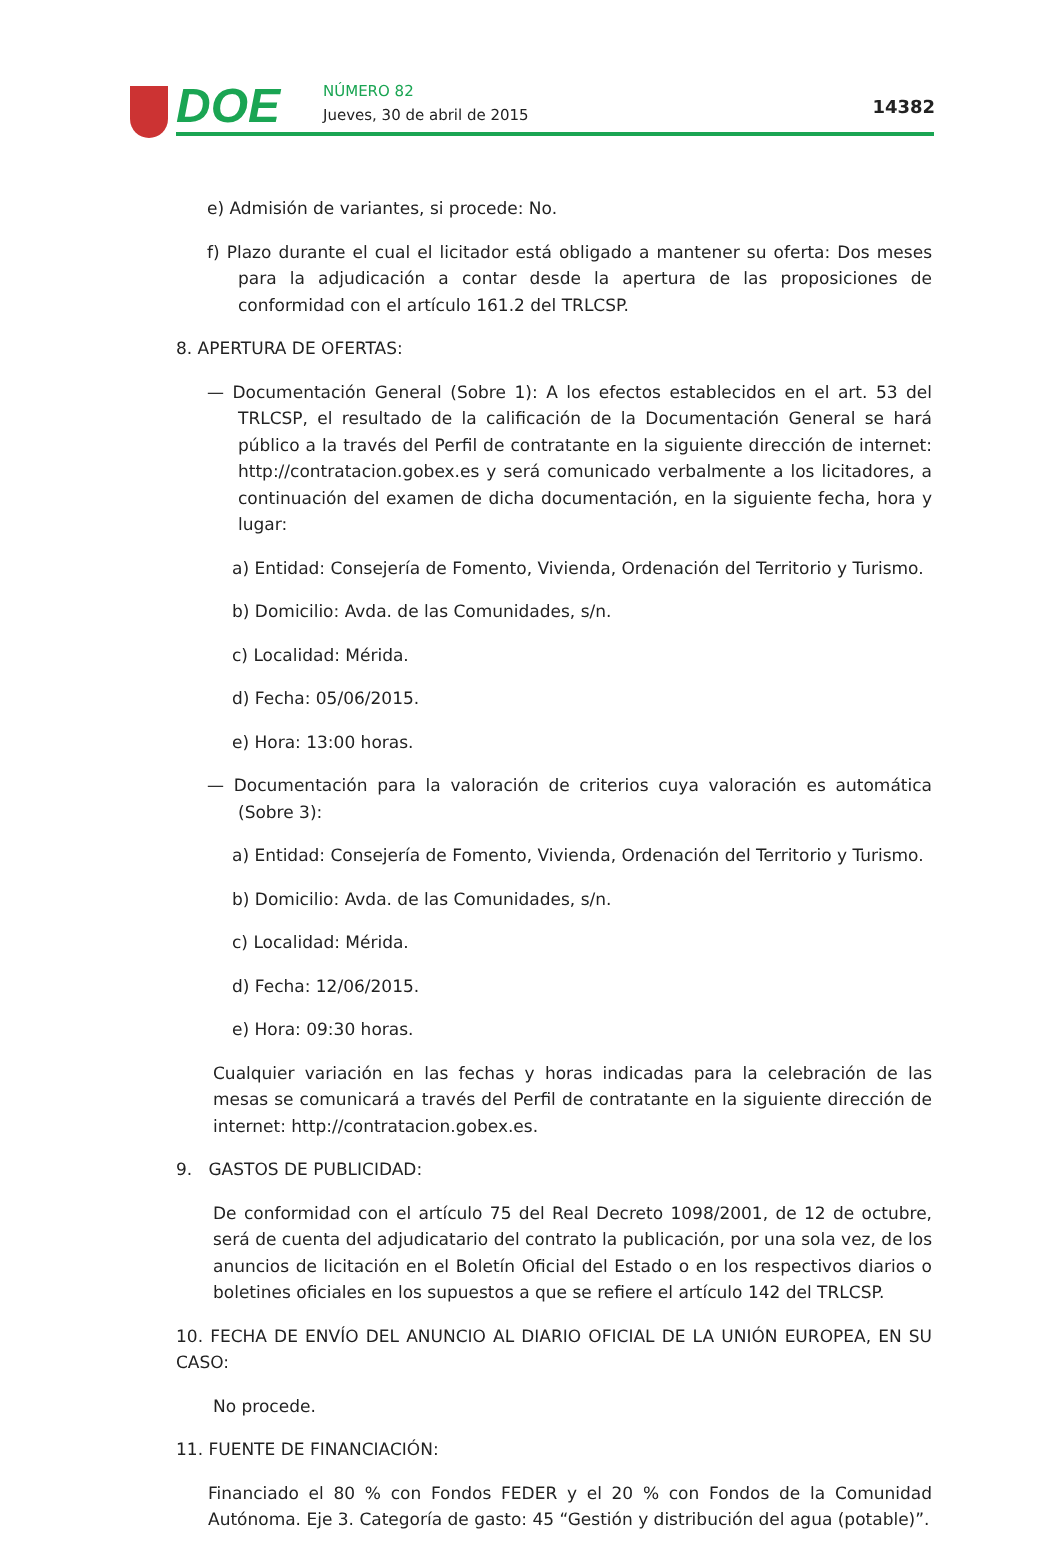DOE NÚMERO 82
Jueves, 30 de abril de 2015 14382
e) Admisión de variantes, si procede: No.
f) Plazo durante el cual el licitador está obligado a mantener su oferta: Dos meses para la adjudicación a contar desde la apertura de las proposiciones de conformidad con el artículo 161.2 del TRLCSP.
8. APERTURA DE OFERTAS:
— Documentación General (Sobre 1): A los efectos establecidos en el art. 53 del TRLCSP, el resultado de la calificación de la Documentación General se hará público a la través del Perfil de contratante en la siguiente dirección de internet: http://contratacion.gobex.es y será comunicado verbalmente a los licitadores, a continuación del examen de dicha documentación, en la siguiente fecha, hora y lugar:
a) Entidad: Consejería de Fomento, Vivienda, Ordenación del Territorio y Turismo.
b) Domicilio: Avda. de las Comunidades, s/n.
c) Localidad: Mérida.
d) Fecha: 05/06/2015.
e) Hora: 13:00 horas.
— Documentación para la valoración de criterios cuya valoración es automática (Sobre 3):
a) Entidad: Consejería de Fomento, Vivienda, Ordenación del Territorio y Turismo.
b) Domicilio: Avda. de las Comunidades, s/n.
c) Localidad: Mérida.
d) Fecha: 12/06/2015.
e) Hora: 09:30 horas.
Cualquier variación en las fechas y horas indicadas para la celebración de las mesas se comunicará a través del Perfil de contratante en la siguiente dirección de internet: http://contratacion.gobex.es.
9. GASTOS DE PUBLICIDAD:
De conformidad con el artículo 75 del Real Decreto 1098/2001, de 12 de octubre, será de cuenta del adjudicatario del contrato la publicación, por una sola vez, de los anuncios de licitación en el Boletín Oficial del Estado o en los respectivos diarios o boletines oficiales en los supuestos a que se refiere el artículo 142 del TRLCSP.
10. FECHA DE ENVÍO DEL ANUNCIO AL DIARIO OFICIAL DE LA UNIÓN EUROPEA, EN SU CASO:
No procede.
11. FUENTE DE FINANCIACIÓN:
Financiado el 80 % con Fondos FEDER y el 20 % con Fondos de la Comunidad Autónoma. Eje 3. Categoría de gasto: 45 “Gestión y distribución del agua (potable)”.